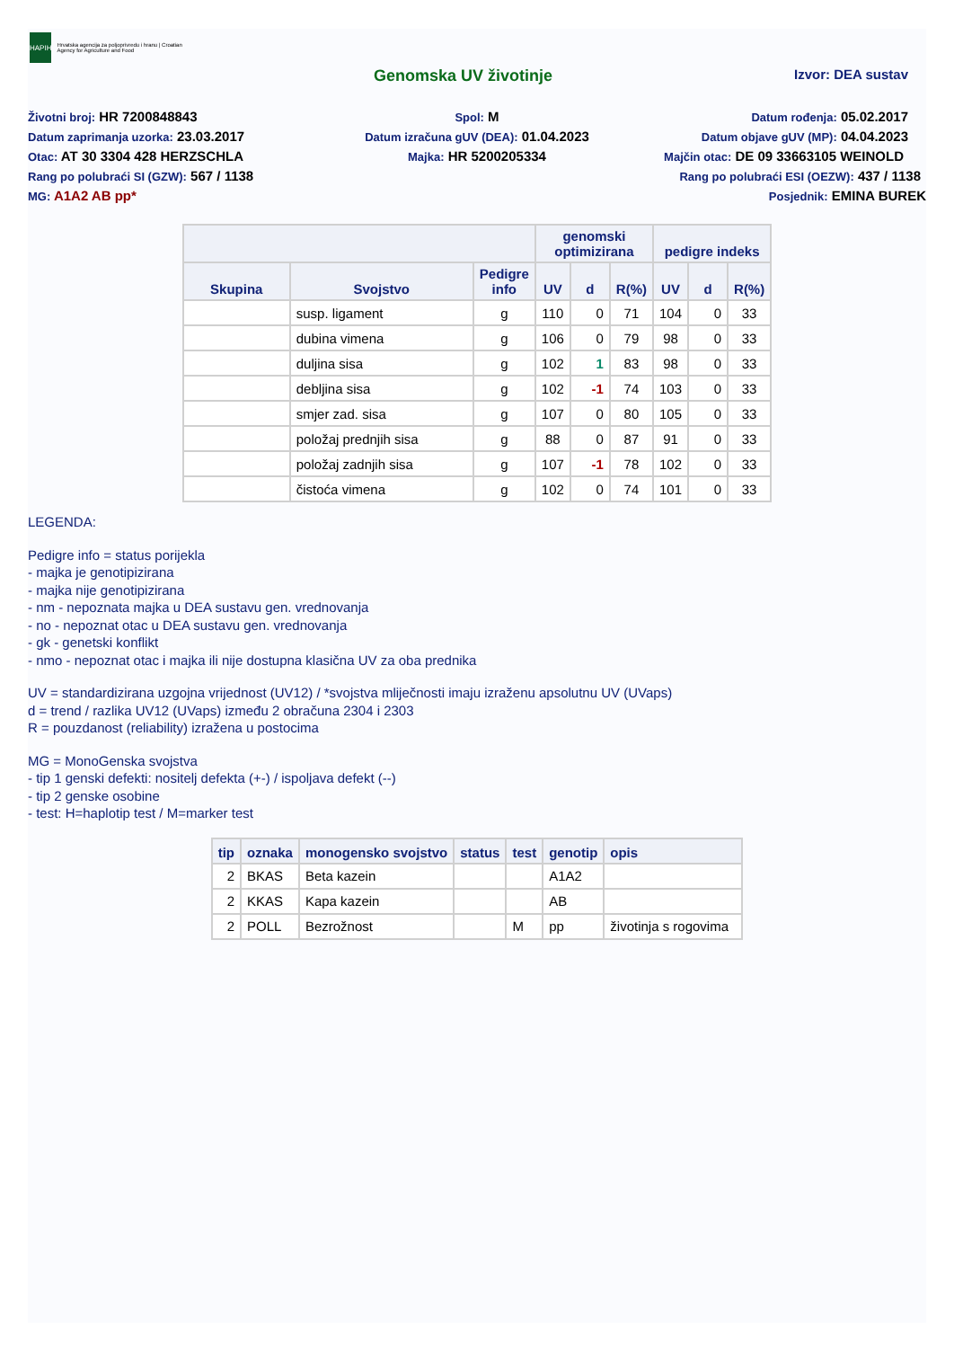HAPIH
Hrvatska agencija za poljoprivredu i hranu | Croatian Agency for Agriculture and Food
Genomska UV životinje
Izvor: DEA sustav
Životni broj: HR 7200848843
Spol: M
Datum rođenja: 05.02.2017
Datum zaprimanja uzorka: 23.03.2017
Datum izračuna gUV (DEA): 01.04.2023
Datum objave gUV (MP): 04.04.2023
Otac: AT 30 3304 428 HERZSCHLA
Majka: HR 5200205334
Majčin otac: DE 09 33663105 WEINOLD
Rang po polubraći SI (GZW): 567 / 1138
Rang po polubraći ESI (OEZW): 437 / 1138
MG: A1A2 AB pp*
Posjednik: EMINA BUREK
| | | | genomski optimizirana | | | pedigre indeks | | |
| --- | --- | --- | --- | --- | --- | --- | --- | --- |
| Skupina | Svojstvo | Pedigre info | UV | d | R(%) | UV | d | R(%) |
| | susp. ligament | g | 110 | 0 | 71 | 104 | 0 | 33 |
| | dubina vimena | g | 106 | 0 | 79 | 98 | 0 | 33 |
| | duljina sisa | g | 102 | 1 | 83 | 98 | 0 | 33 |
| | debljina sisa | g | 102 | -1 | 74 | 103 | 0 | 33 |
| | smjer zad. sisa | g | 107 | 0 | 80 | 105 | 0 | 33 |
| | položaj prednjih sisa | g | 88 | 0 | 87 | 91 | 0 | 33 |
| | položaj zadnjih sisa | g | 107 | -1 | 78 | 102 | 0 | 33 |
| | čistoća vimena | g | 102 | 0 | 74 | 101 | 0 | 33 |
LEGENDA:
Pedigre info = status porijekla
- majka je genotipizirana
- majka nije genotipizirana
- nm - nepoznata majka u DEA sustavu gen. vrednovanja
- no - nepoznat otac u DEA sustavu gen. vrednovanja
- gk - genetski konflikt
- nmo - nepoznat otac i majka ili nije dostupna klasična UV za oba prednika
UV = standardizirana uzgojna vrijednost (UV12) / *svojstva mliječnosti imaju izraženu apsolutnu UV (UVaps)
d = trend / razlika UV12 (UVaps) između 2 obračuna 2304 i 2303
R = pouzdanost (reliability) izražena u postocima
MG = MonoGenska svojstva
- tip 1 genski defekti: nositelj defekta (+-) / ispoljava defekt (--)
- tip 2 genske osobine
- test: H=haplotip test / M=marker test
| tip | oznaka | monogensko svojstvo | status | test | genotip | opis |
| --- | --- | --- | --- | --- | --- | --- |
| 2 | BKAS | Beta kazein | | | A1A2 | |
| 2 | KKAS | Kapa kazein | | | AB | |
| 2 | POLL | Bezrožnost | | M | pp | životinja s rogovima |